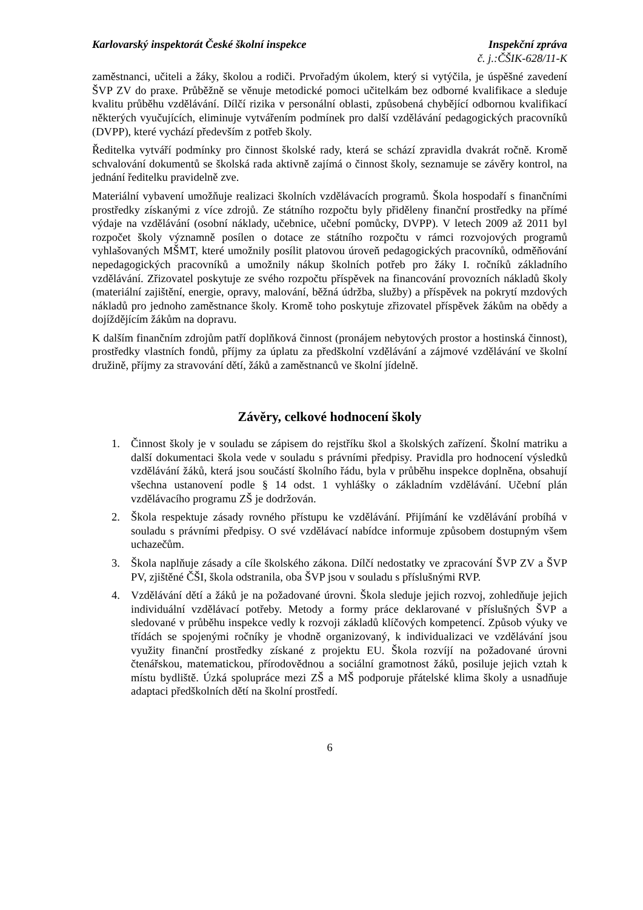Karlovarský inspektorát České školní inspekce Inspekční zpráva
č. j.:ČŠIK-628/11-K
zaměstnanci, učiteli a žáky, školou a rodiči. Prvořadým úkolem, který si vytýčila, je úspěšné zavedení ŠVP ZV do praxe. Průběžně se věnuje metodické pomoci učitelkám bez odborné kvalifikace a sleduje kvalitu průběhu vzdělávání. Dílčí rizika v personální oblasti, způsobená chybějící odbornou kvalifikací některých vyučujících, eliminuje vytvářením podmínek pro další vzdělávání pedagogických pracovníků (DVPP), které vychází především z potřeb školy.
Ředitelka vytváří podmínky pro činnost školské rady, která se schází zpravidla dvakrát ročně. Kromě schvalování dokumentů se školská rada aktivně zajímá o činnost školy, seznamuje se závěry kontrol, na jednání ředitelku pravidelně zve.
Materiální vybavení umožňuje realizaci školních vzdělávacích programů. Škola hospodaří s finančními prostředky získanými z více zdrojů. Ze státního rozpočtu byly přiděleny finanční prostředky na přímé výdaje na vzdělávání (osobní náklady, učebnice, učební pomůcky, DVPP). V letech 2009 až 2011 byl rozpočet školy významně posílen o dotace ze státního rozpočtu v rámci rozvojových programů vyhlašovaných MŠMT, které umožnily posílit platovou úroveň pedagogických pracovníků, odměňování nepedagogických pracovníků a umožnily nákup školních potřeb pro žáky I. ročníků základního vzdělávání. Zřizovatel poskytuje ze svého rozpočtu příspěvek na financování provozních nákladů školy (materiální zajištění, energie, opravy, malování, běžná údržba, služby) a příspěvek na pokrytí mzdových nákladů pro jednoho zaměstnance školy. Kromě toho poskytuje zřizovatel příspěvek žákům na obědy a dojíždějícím žákům na dopravu.
K dalším finančním zdrojům patří doplňková činnost (pronájem nebytových prostor a hostinská činnost), prostředky vlastních fondů, příjmy za úplatu za předškolní vzdělávání a zájmové vzdělávání ve školní družině, příjmy za stravování dětí, žáků a zaměstnanců ve školní jídelně.
Závěry, celkové hodnocení školy
1. Činnost školy je v souladu se zápisem do rejstříku škol a školských zařízení. Školní matriku a další dokumentaci škola vede v souladu s právními předpisy. Pravidla pro hodnocení výsledků vzdělávání žáků, která jsou součástí školního řádu, byla v průběhu inspekce doplněna, obsahují všechna ustanovení podle § 14 odst. 1 vyhlášky o základním vzdělávání. Učební plán vzdělávacího programu ZŠ je dodržován.
2. Škola respektuje zásady rovného přístupu ke vzdělávání. Přijímání ke vzdělávání probíhá v souladu s právními předpisy. O své vzdělávací nabídce informuje způsobem dostupným všem uchazečům.
3. Škola naplňuje zásady a cíle školského zákona. Dílčí nedostatky ve zpracování ŠVP ZV a ŠVP PV, zjištěné ČŠI, škola odstranila, oba ŠVP jsou v souladu s příslušnými RVP.
4. Vzdělávání dětí a žáků je na požadované úrovni. Škola sleduje jejich rozvoj, zohledňuje jejich individuální vzdělávací potřeby. Metody a formy práce deklarované v příslušných ŠVP a sledované v průběhu inspekce vedly k rozvoji základů klíčových kompetencí. Způsob výuky ve třídách se spojenými ročníky je vhodně organizovaný, k individualizaci ve vzdělávání jsou využity finanční prostředky získané z projektu EU. Škola rozvíjí na požadované úrovni čtenářskou, matematickou, přírodovědnou a sociální gramotnost žáků, posiluje jejich vztah k místu bydliště. Úzká spolupráce mezi ZŠ a MŠ podporuje přátelské klima školy a usnadňuje adaptaci předškolních dětí na školní prostředí.
6